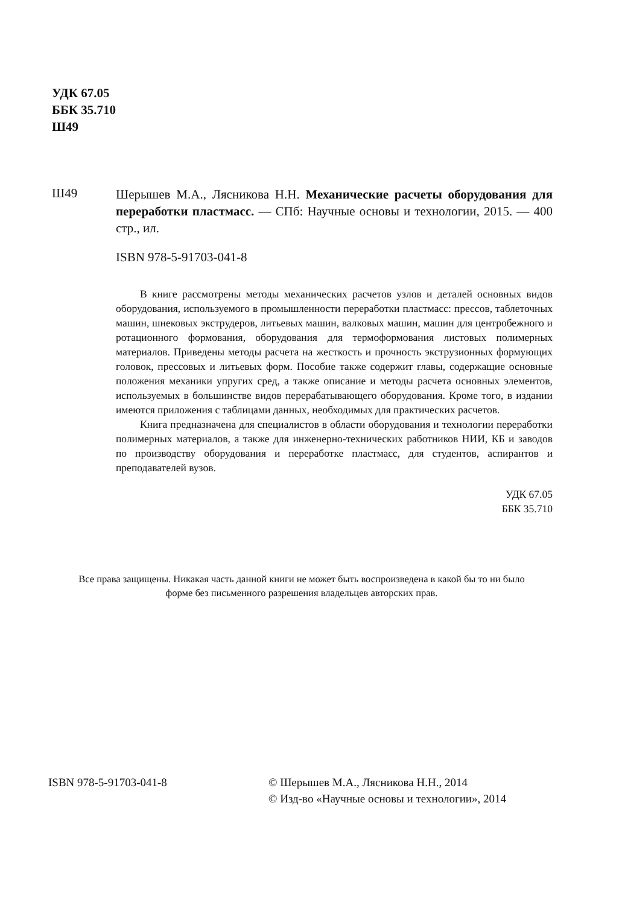УДК 67.05
ББК 35.710
Ш49
Ш49
Шерышев М.А., Лясникова Н.Н. Механические расчеты оборудования для переработки пластмасс. — СПб: Научные основы и технологии, 2015. — 400 стр., ил.
ISBN 978-5-91703-041-8
В книге рассмотрены методы механических расчетов узлов и деталей основных видов оборудования, используемого в промышленности переработки пластмасс: прессов, таблеточных машин, шнековых экструдеров, литьевых машин, валковых машин, машин для центробежного и ротационного формования, оборудования для термоформования листовых полимерных материалов. Приведены методы расчета на жесткость и прочность экструзионных формующих головок, прессовых и литьевых форм. Пособие также содержит главы, содержащие основные положения механики упругих сред, а также описание и методы расчета основных элементов, используемых в большинстве видов перерабатывающего оборудования. Кроме того, в издании имеются приложения с таблицами данных, необходимых для практических расчетов.
Книга предназначена для специалистов в области оборудования и технологии переработки полимерных материалов, а также для инженерно-технических работников НИИ, КБ и заводов по производству оборудования и переработке пластмасс, для студентов, аспирантов и преподавателей вузов.
УДК 67.05
ББК 35.710
Все права защищены. Никакая часть данной книги не может быть воспроизведена в какой бы то ни было форме без письменного разрешения владельцев авторских прав.
ISBN 978-5-91703-041-8 © Шерышев М.А., Лясникова Н.Н., 2014
© Изд-во «Научные основы и технологии», 2014